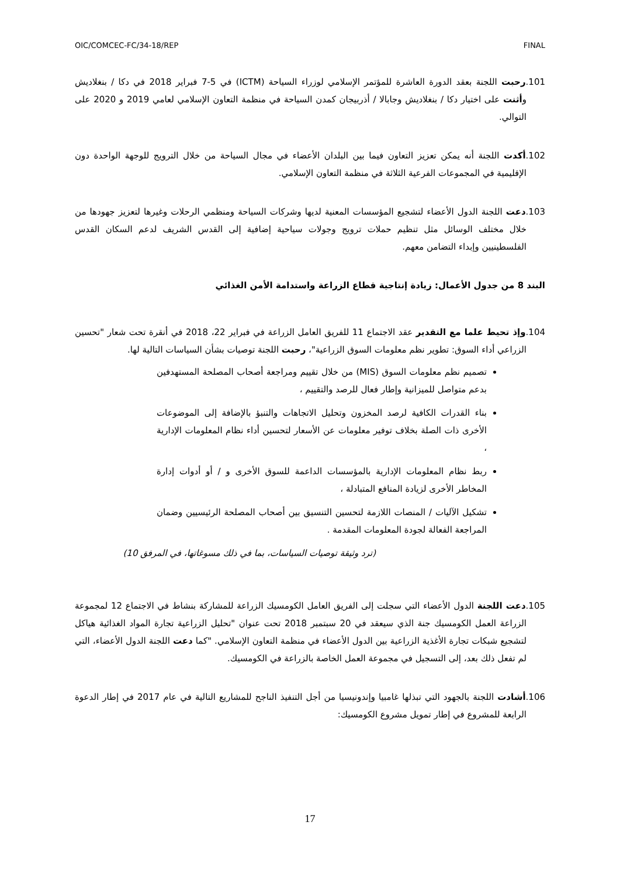OIC/COMCEC-FC/34-18/REP FINAL
101.رحبت اللجنة بعقد الدورة العاشرة للمؤتمر الإسلامي لوزراء السياحة (ICTM) في 5-7 فبراير 2018 في دكا / بنغلاديش وأثنت على اختيار دكا / بنغلاديش وجابالا / أذربيجان كمدن السياحة في منظمة التعاون الإسلامي لعامي 2019 و 2020 على التوالي.
102.أكدت اللجنة أنه يمكن تعزيز التعاون فيما بين البلدان الأعضاء في مجال السياحة من خلال الترويج للوجهة الواحدة دون الإقليمية في المجموعات الفرعية الثلاثة في منظمة التعاون الإسلامي.
103.دعت اللجنة الدول الأعضاء لتشجيع المؤسسات المعنية لديها وشركات السياحة ومنظمي الرحلات وغيرها لتعزيز جهودها من خلال مختلف الوسائل مثل تنظيم حملات ترويج وجولات سياحية إضافية إلى القدس الشريف لدعم السكان القدس الفلسطينيين وإبداء التضامن معهم.
البند 8 من جدول الأعمال: زيادة إنتاجية قطاع الزراعة واستدامة الأمن الغذائي
104.وإذ تحيط علما مع التقدير عقد الاجتماع 11 للفريق العامل الزراعة في فبراير 22، 2018 في أنقرة تحت شعار "تحسين الزراعي أداء السوق: تطوير نظم معلومات السوق الزراعية"، رحبت اللجنة توصيات بشأن السياسات التالية لها.
تصميم نظم معلومات السوق (MIS) من خلال تقييم ومراجعة أصحاب المصلحة المستهدفين بدعم متواصل للميزانية وإطار فعال للرصد والتقييم ،
بناء القدرات الكافية لرصد المخزون وتحليل الاتجاهات والتنبؤ بالإضافة إلى الموضوعات الأخرى ذات الصلة بخلاف توفير معلومات عن الأسعار لتحسين أداء نظام المعلومات الإدارية ،
ربط نظام المعلومات الإدارية بالمؤسسات الداعمة للسوق الأخرى و / أو أدوات إدارة المخاطر الأخرى لزيادة المنافع المتبادلة ،
تشكيل الآليات / المنصات اللازمة لتحسين التنسيق بين أصحاب المصلحة الرئيسيين وضمان المراجعة الفعالة لجودة المعلومات المقدمة .
(ترد وثيقة توصيات السياسات، بما في ذلك مسوغاتها، في المرفق 10)
105.دعت اللجنة الدول الأعضاء التي سجلت إلى الفريق العامل الكومسيك الزراعة للمشاركة بنشاط في الاجتماع 12 لمجموعة الزراعة العمل الكومسيك جنة الذي سيعقد في 20 سبتمبر 2018 تحت عنوان "تحليل الزراعية تجارة المواد الغذائية هياكل لتشجيع شبكات تجارة الأغذية الزراعية بين الدول الأعضاء في منظمة التعاون الإسلامي. "كما دعت اللجنة الدول الأعضاء، التي لم تفعل ذلك بعد، إلى التسجيل في مجموعة العمل الخاصة بالزراعة في الكومسيك.
106.أشادت اللجنة بالجهود التي تبذلها غامبيا وإندونيسيا من أجل التنفيذ الناجح للمشاريع التالية في عام 2017 في إطار الدعوة الرابعة للمشروع في إطار تمويل مشروع الكومسيك:
17